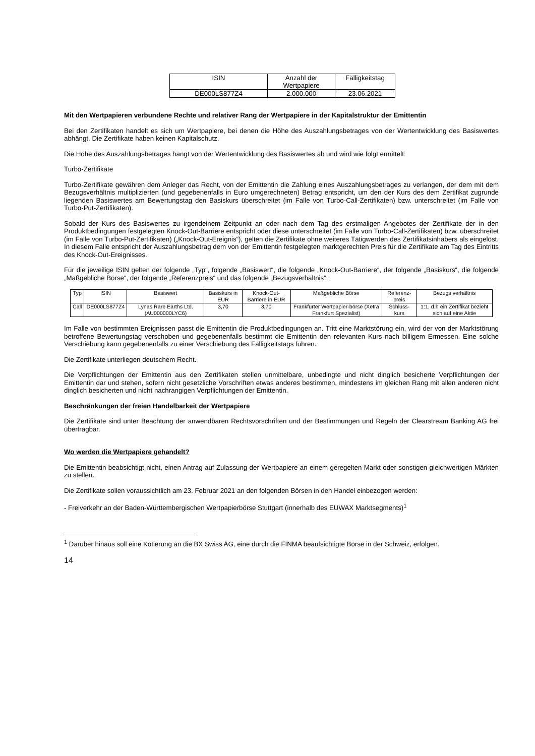| ISIN | Anzahl der Wertpapiere | Fälligkeitstag |
| --- | --- | --- |
| DE000LS877Z4 | 2.000.000 | 23.06.2021 |
Mit den Wertpapieren verbundene Rechte und relativer Rang der Wertpapiere in der Kapitalstruktur der Emittentin
Bei den Zertifikaten handelt es sich um Wertpapiere, bei denen die Höhe des Auszahlungsbetrages von der Wertentwicklung des Basiswertes abhängt. Die Zertifikate haben keinen Kapitalschutz.
Die Höhe des Auszahlungsbetrages hängt von der Wertentwicklung des Basiswertes ab und wird wie folgt ermittelt:
Turbo-Zertifikate
Turbo-Zertifikate gewähren dem Anleger das Recht, von der Emittentin die Zahlung eines Auszahlungsbetrages zu verlangen, der dem mit dem Bezugsverhältnis multiplizierten (und gegebenenfalls in Euro umgerechneten) Betrag entspricht, um den der Kurs des dem Zertifikat zugrunde liegenden Basiswertes am Bewertungstag den Basiskurs überschreitet (im Falle von Turbo-Call-Zertifikaten) bzw. unterschreitet (im Falle von Turbo-Put-Zertifikaten).
Sobald der Kurs des Basiswertes zu irgendeinem Zeitpunkt an oder nach dem Tag des erstmaligen Angebotes der Zertifikate der in den Produktbedingungen festgelegten Knock-Out-Barriere entspricht oder diese unterschreitet (im Falle von Turbo-Call-Zertifikaten) bzw. überschreitet (im Falle von Turbo-Put-Zertifikaten) („Knock-Out-Ereignis“), gelten die Zertifikate ohne weiteres Tätigwerden des Zertifikatsinhabers als eingelöst. In diesem Falle entspricht der Auszahlungsbetrag dem von der Emittentin festgelegten marktgerechten Preis für die Zertifikate am Tag des Eintritts des Knock-Out-Ereignisses.
Für die jeweilige ISIN gelten der folgende „Typ“, folgende „Basiswert“, die folgende „Knock-Out-Barriere“, der folgende „Basiskurs“, die folgende „Maßgebliche Börse“, der folgende „Referenzpreis“ und das folgende „Bezugsverhältnis“:
| Typ | ISIN | Basiswert | Basiskurs in EUR | Knock-Out-Barriere in EUR | Maßgebliche Börse | Referenz-preis | Bezugs verhältnis |
| --- | --- | --- | --- | --- | --- | --- | --- |
| Call | DE000LS877Z4 | Lynas Rare Earths Ltd. (AU000000LYC6) | 3,70 | 3,70 | Frankfurter Wertpapier-börse (Xetra Frankfurt Spezialist) | Schluss-kurs | 1:1, d.h ein Zertifikat bezieht sich auf eine Aktie |
Im Falle von bestimmten Ereignissen passt die Emittentin die Produktbedingungen an. Tritt eine Marktstörung ein, wird der von der Marktstörung betroffene Bewertungstag verschoben und gegebenenfalls bestimmt die Emittentin den relevanten Kurs nach billigem Ermessen. Eine solche Verschiebung kann gegebenenfalls zu einer Verschiebung des Fälligkeitstags führen.
Die Zertifikate unterliegen deutschem Recht.
Die Verpflichtungen der Emittentin aus den Zertifikaten stellen unmittelbare, unbedingte und nicht dinglich besicherte Verpflichtungen der Emittentin dar und stehen, sofern nicht gesetzliche Vorschriften etwas anderes bestimmen, mindestens im gleichen Rang mit allen anderen nicht dinglich besicherten und nicht nachrangigen Verpflichtungen der Emittentin.
Beschränkungen der freien Handelbarkeit der Wertpapiere
Die Zertifikate sind unter Beachtung der anwendbaren Rechtsvorschriften und der Bestimmungen und Regeln der Clearstream Banking AG frei übertragbar.
Wo werden die Wertpapiere gehandelt?
Die Emittentin beabsichtigt nicht, einen Antrag auf Zulassung der Wertpapiere an einem geregelten Markt oder sonstigen gleichwertigen Märkten zu stellen.
Die Zertifikate sollen voraussichtlich am 23. Februar 2021 an den folgenden Börsen in den Handel einbezogen werden:
- Freiverkehr an der Baden-Württembergischen Wertpapierbörse Stuttgart (innerhalb des EUWAX Marktsegments)<sup>1</sup>
<sup>1</sup> Darüber hinaus soll eine Kotierung an die BX Swiss AG, eine durch die FINMA beaufsichtigte Börse in der Schweiz, erfolgen.
14